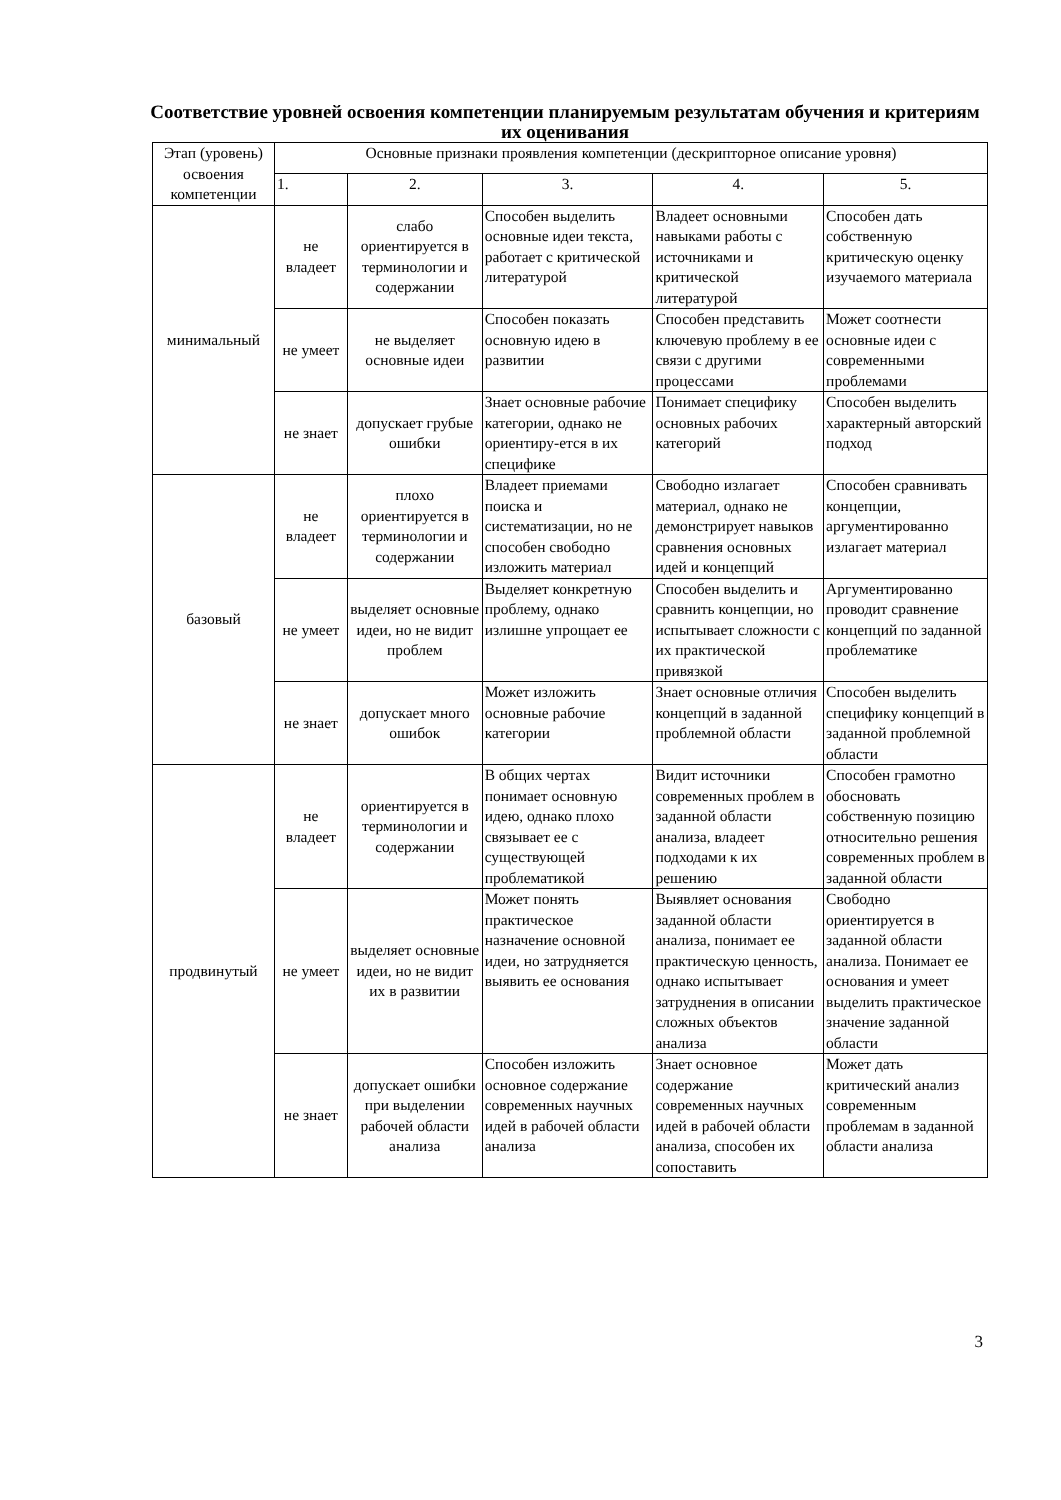Соответствие уровней освоения компетенции планируемым результатам обучения и критериям их оценивания
| Этап (уровень) освоения компетенции | Основные признаки проявления компетенции (дескрипторное описание уровня) | | | | |
| --- | --- | --- | --- | --- | --- |
| | 1. | 2. | 3. | 4. | 5. |
| минимальный | не владеет | слабо ориентируется в терминологии и содержании | Способен выделить основные идеи текста, работает с критической литературой | Владеет основными навыками работы с источниками и критической литературой | Способен дать собственную критическую оценку изучаемого материала |
| | не умеет | не выделяет основные идеи | Способен показать основную идею в развитии | Способен представить ключевую проблему в ее связи с другими процессами | Может соотнести основные идеи с современными проблемами |
| | не знает | допускает грубые ошибки | Знает основные рабочие категории, однако не ориентиру-ется в их специфике | Понимает специфику основных рабочих категорий | Способен выделить характерный авторский подход |
| базовый | не владеет | плохо ориентируется в терминологии и содержании | Владеет приемами поиска и систематизации, но не способен свободно изложить материал | Свободно излагает материал, однако не демонстрирует навыков сравнения основных идей и концепций | Способен сравнивать концепции, аргументированно излагает материал |
| | не умеет | выделяет основные идеи, но не видит проблем | Выделяет конкретную проблему, однако излишне упрощает ее | Способен выделить и сравнить концепции, но испытывает сложности с их практической привязкой | Аргументированно проводит сравнение концепций по заданной проблематике |
| | не знает | допускает много ошибок | Может изложить основные рабочие категории | Знает основные отличия концепций в заданной проблемной области | Способен выделить специфику концепций в заданной проблемной области |
| продвинутый | не владеет | ориентируется в терминологии и содержании | В общих чертах понимает основную идею, однако плохо связывает ее с существующей проблематикой | Видит источники современных проблем в заданной области анализа, владеет подходами к их решению | Способен грамотно обосновать собственную позицию относительно решения современных проблем в заданной области |
| | не умеет | выделяет основные идеи, но не видит их в развитии | Может понять практическое назначение основной идеи, но затрудняется выявить ее основания | Выявляет основания заданной области анализа, понимает ее практическую ценность, однако испытывает затруднения в описании сложных объектов анализа | Свободно ориентируется в заданной области анализа. Понимает ее основания и умеет выделить практическое значение заданной области |
| | не знает | допускает ошибки при выделении рабочей области анализа | Способен изложить основное содержание современных научных идей в рабочей области анализа | Знает основное содержание современных научных идей в рабочей области анализа, способен их сопоставить | Может дать критический анализ современным проблемам в заданной области анализа |
3